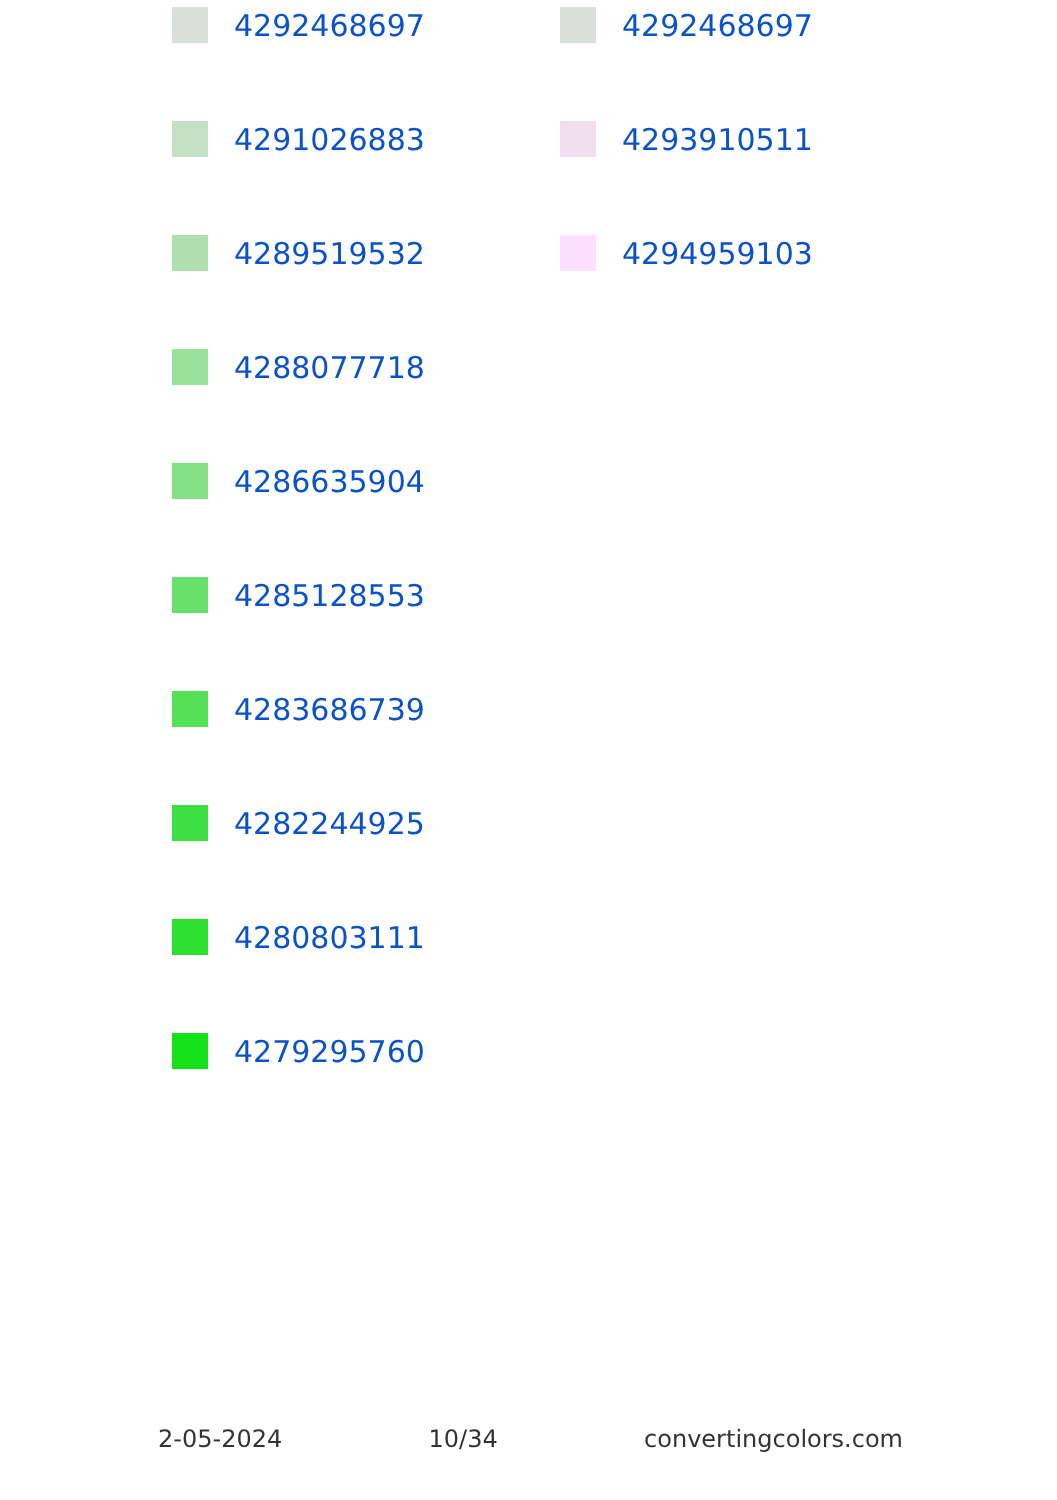4292468697
4291026883
4289519532
4288077718
4286635904
4285128553
4283686739
4282244925
4280803111
4279295760
4292468697
4293910511
4294959103
2-05-2024 10/34 convertingcolors.com